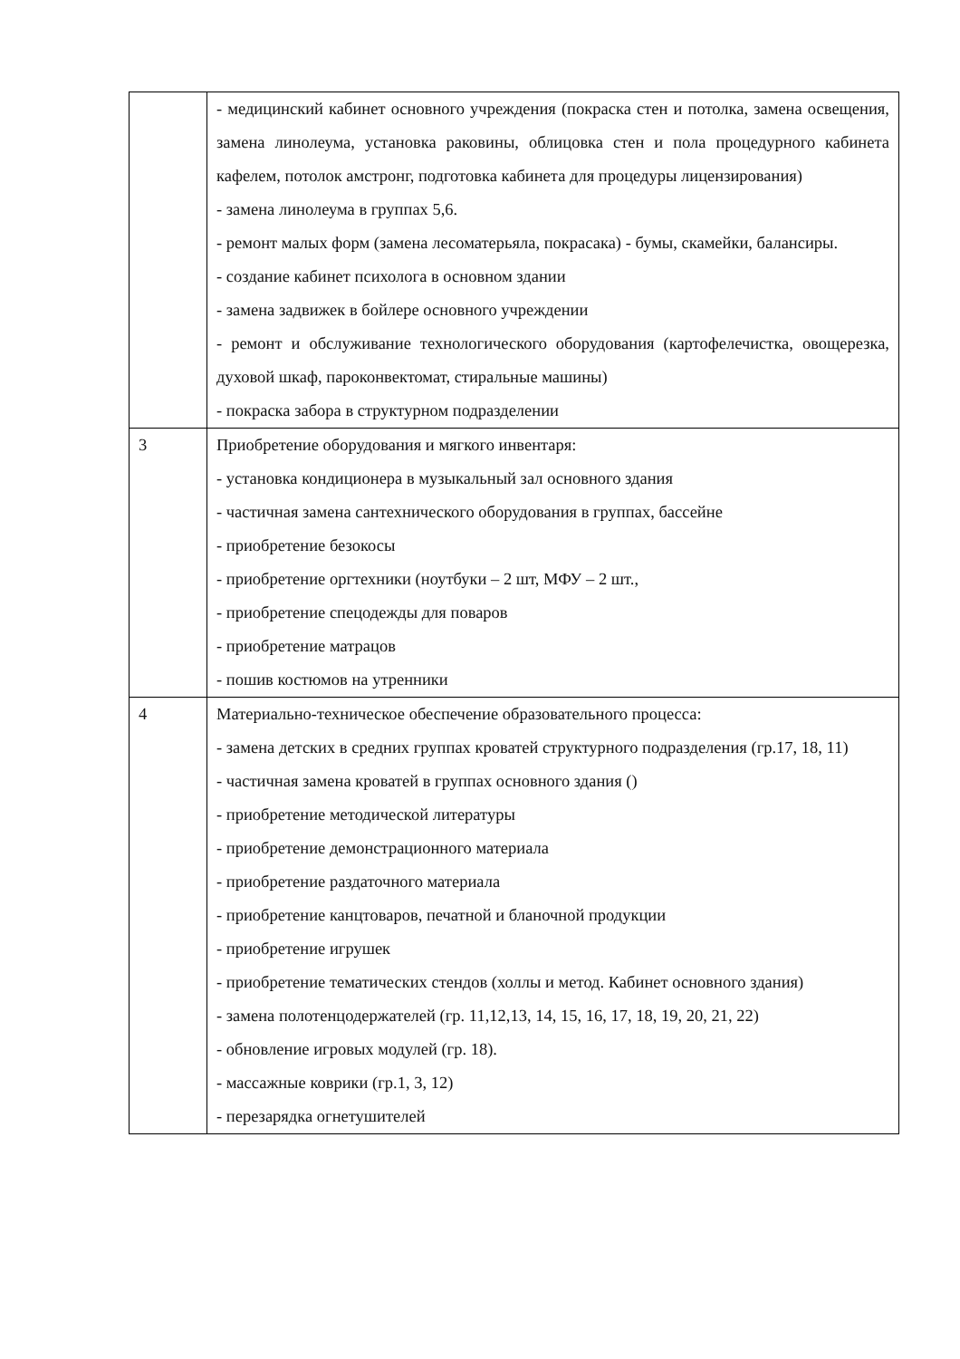| | - медицинский кабинет основного учреждения (покраска стен и потолка, замена освещения, замена линолеума, установка раковины, облицовка стен и пола процедурного кабинета кафелем, потолок амстронг, подготовка кабинета для процедуры лицензирования) - замена линолеума в группах 5,6. - ремонт малых форм (замена лесоматерьяла, покрасака) - бумы, скамейки, балансиры. - создание кабинет психолога в основном здании - замена задвижек в бойлере основного учреждении - ремонт и обслуживание технологического оборудования (картофелечистка, овощерезка, духовой шкаф, пароконвектомат, стиральные машины) - покраска забора в структурном подразделении |
| 3 | Приобретение оборудования и мягкого инвентаря: - установка кондиционера в музыкальный зал основного здания - частичная замена сантехнического оборудования в группах, бассейне - приобретение безокосы - приобретение оргтехники (ноутбуки – 2 шт, МФУ – 2 шт., - приобретение спецодежды для поваров - приобретение матрацов - пошив костюмов на утренники |
| 4 | Материально-техническое обеспечение образовательного процесса: - замена детских в средних группах кроватей структурного подразделения (гр.17, 18, 11) - частичная замена кроватей в группах основного здания () - приобретение методической литературы - приобретение демонстрационного материала - приобретение раздаточного материала - приобретение канцтоваров, печатной и бланочной продукции - приобретение игрушек - приобретение тематических стендов (холлы и метод. Кабинет основного здания) - замена полотенцодержателей (гр. 11,12,13, 14, 15, 16, 17, 18, 19, 20, 21, 22) - обновление игровых модулей (гр. 18). - массажные коврики (гр.1, 3, 12) - перезарядка огнетушителей |